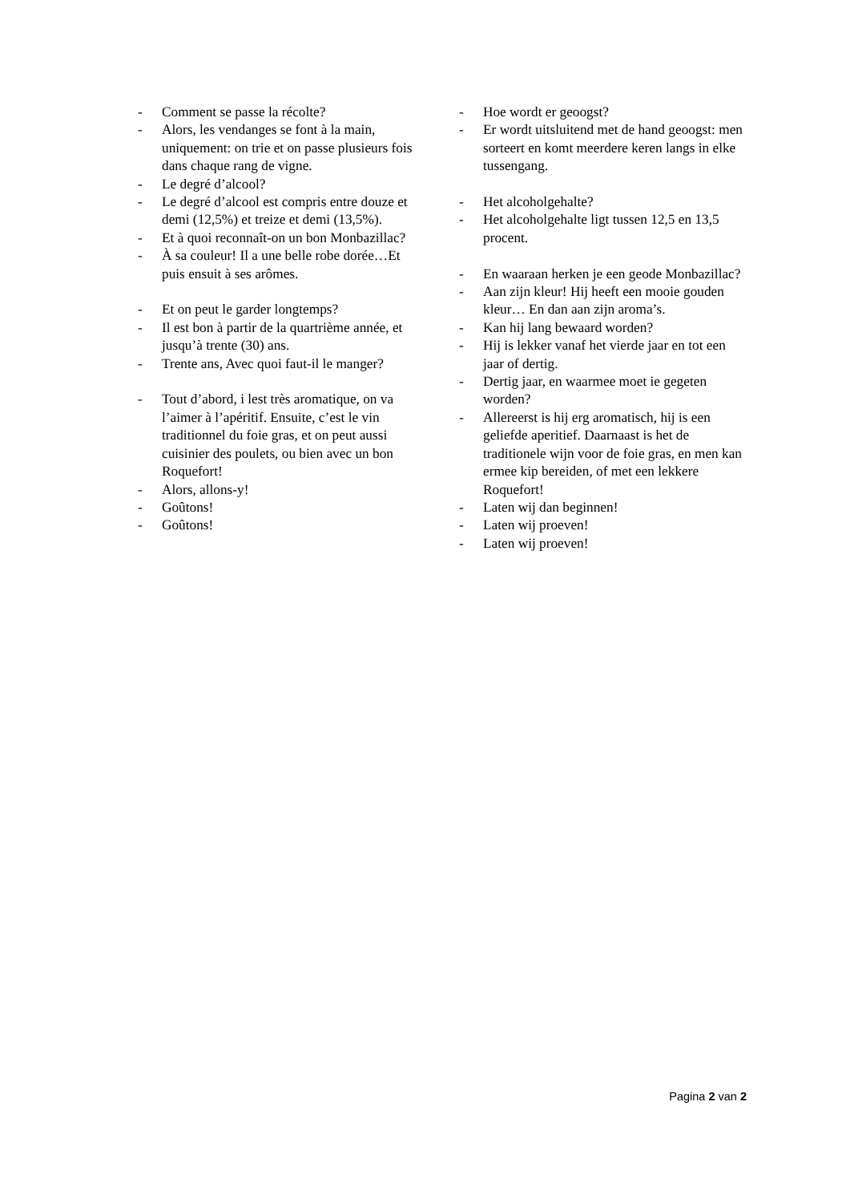- Comment se passe la récolte?
- Alors, les vendanges se font à la main, uniquement: on trie et on passe plusieurs fois dans chaque rang de vigne.
- Le degré d’alcool?
- Le degré d’alcool est compris entre douze et demi (12,5%) et treize et demi (13,5%).
- Et à quoi reconnaît-on un bon Monbazillac?
- À sa couleur! Il a une belle robe dorée…Et puis ensuit à ses arômes.
- Et on peut le garder longtemps?
- Il est bon à partir de la quartrième année, et jusqu’à trente (30) ans.
- Trente ans, Avec quoi faut-il le manger?
- Tout d’abord, i lest très aromatique, on va l’aimer à l’apéritif. Ensuite, c’est le vin traditionnel du foie gras, et on peut aussi cuisinier des poulets, ou bien avec un bon Roquefort!
- Alors, allons-y!
- Goûtons!
- Goûtons!
- Hoe wordt er geoogst?
- Er wordt uitsluitend met de hand geoogst: men sorteert en komt meerdere keren langs in elke tussengang.
- Het alcoholgehalte?
- Het alcoholgehalte ligt tussen 12,5 en 13,5 procent.
- En waaraan herken je een geode Monbazillac?
- Aan zijn kleur! Hij heeft een mooie gouden kleur… En dan aan zijn aroma’s.
- Kan hij lang bewaard worden?
- Hij is lekker vanaf het vierde jaar en tot een jaar of dertig.
- Dertig jaar, en waarmee moet ie gegeten worden?
- Allereerst is hij erg aromatisch, hij is een geliefde aperitief. Daarnaast is het de traditionele wijn voor de foie gras, en men kan ermee kip bereiden, of met een lekkere Roquefort!
- Laten wij dan beginnen!
- Laten wij proeven!
- Laten wij proeven!
Pagina 2 van 2